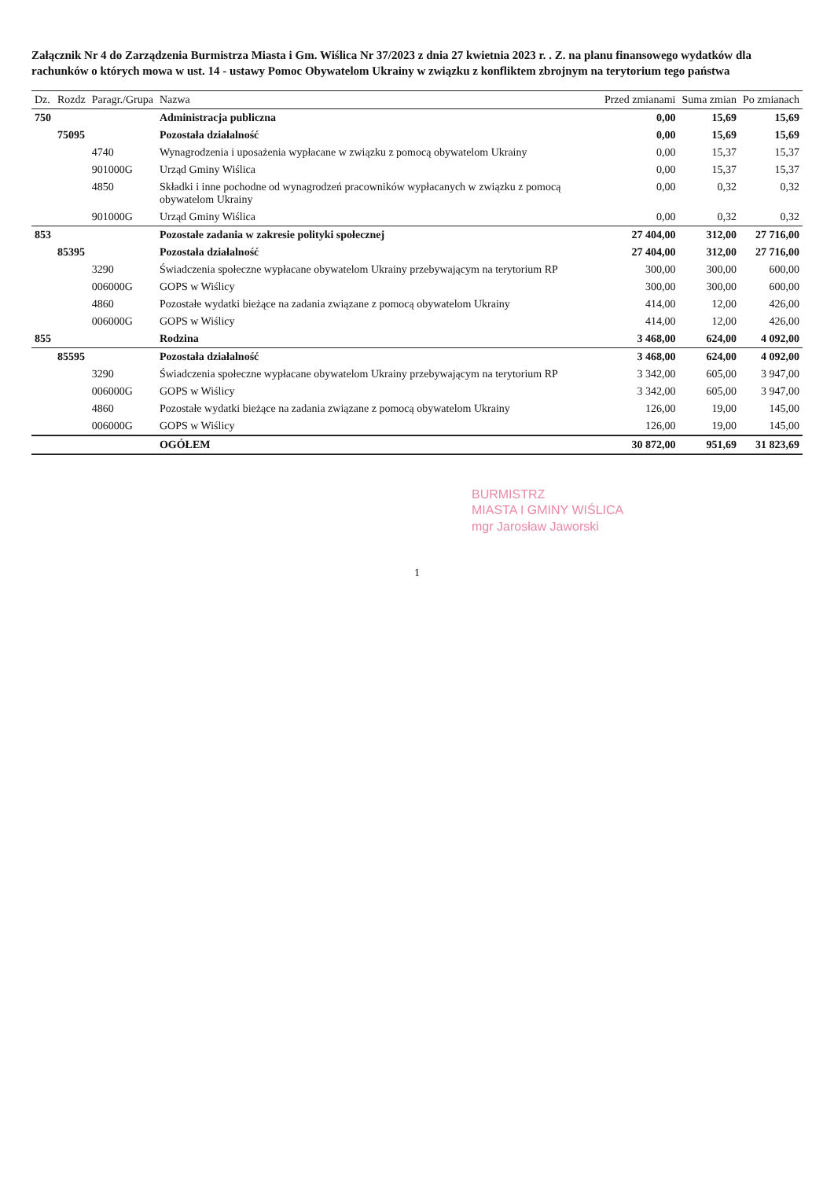Załącznik Nr 4 do Zarządzenia Burmistrza Miasta i Gm. Wiślica Nr 37/2023 z dnia 27 kwietnia 2023 r. . Z. na planu finansowego wydatków dla rachunków o których mowa w ust. 14 - ustawy Pomoc Obywatelom Ukrainy w związku z konfliktem zbrojnym na terytorium tego państwa
| Dz. | Rozdz | Paragr./Grupa | Nazwa | Przed zmianami | Suma zmian | Po zmianach |
| --- | --- | --- | --- | --- | --- | --- |
| 750 | | | Administracja publiczna | 0,00 | 15,69 | 15,69 |
| | 75095 | | Pozostała działalność | 0,00 | 15,69 | 15,69 |
| | | 4740 | Wynagrodzenia i uposażenia wypłacane w związku z pomocą obywatelom Ukrainy | 0,00 | 15,37 | 15,37 |
| | | 901000G | Urząd Gminy Wiślica | 0,00 | 15,37 | 15,37 |
| | | 4850 | Składki i inne pochodne od wynagrodzeń pracowników wypłacanych w związku z pomocą obywatelom Ukrainy | 0,00 | 0,32 | 0,32 |
| | | 901000G | Urząd Gminy Wiślica | 0,00 | 0,32 | 0,32 |
| 853 | | | Pozostałe zadania w zakresie polityki społecznej | 27 404,00 | 312,00 | 27 716,00 |
| | 85395 | | Pozostała działalność | 27 404,00 | 312,00 | 27 716,00 |
| | | 3290 | Świadczenia społeczne wypłacane obywatelom Ukrainy przebywającym na terytorium RP | 300,00 | 300,00 | 600,00 |
| | | 006000G | GOPS w Wiślicy | 300,00 | 300,00 | 600,00 |
| | | 4860 | Pozostałe wydatki bieżące na zadania związane z pomocą obywatelom Ukrainy | 414,00 | 12,00 | 426,00 |
| | | 006000G | GOPS w Wiślicy | 414,00 | 12,00 | 426,00 |
| 855 | | | Rodzina | 3 468,00 | 624,00 | 4 092,00 |
| | 85595 | | Pozostała działalność | 3 468,00 | 624,00 | 4 092,00 |
| | | 3290 | Świadczenia społeczne wypłacane obywatelom Ukrainy przebywającym na terytorium RP | 3 342,00 | 605,00 | 3 947,00 |
| | | 006000G | GOPS w Wiślicy | 3 342,00 | 605,00 | 3 947,00 |
| | | 4860 | Pozostałe wydatki bieżące na zadania związane z pomocą obywatelom Ukrainy | 126,00 | 19,00 | 145,00 |
| | | 006000G | GOPS w Wiślicy | 126,00 | 19,00 | 145,00 |
| | | | OGÓŁEM | 30 872,00 | 951,69 | 31 823,69 |
BURMISTRZ
MIASTA I GMINY WIŚLICA
mgr Jarosław Jaworski
1